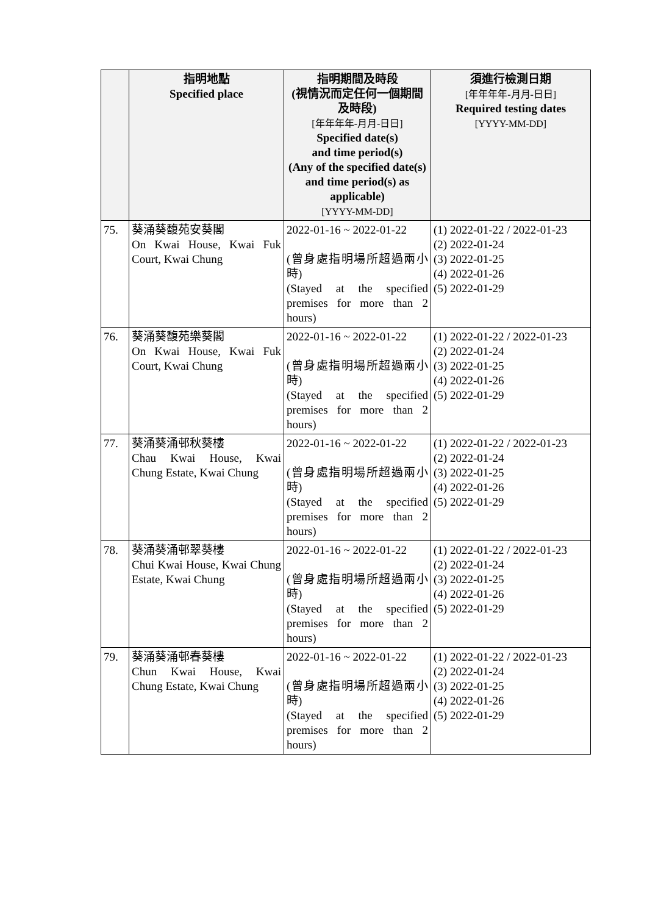| | 指明地點 Specified place | 指明期間及時段 (視情況而定任何一個期間及時段) [年年年年-月月-日日] Specified date(s) and time period(s) (Any of the specified date(s) and time period(s) as applicable) [YYYY-MM-DD] | 須進行檢測日期 [年年年年-月月-日日] Required testing dates [YYYY-MM-DD] |
| --- | --- | --- | --- |
| 75. | 葵涌葵馥苑安葵閣 On Kwai House, Kwai Fuk Court, Kwai Chung | 2022-01-16 ~ 2022-01-22 (曾身處指明場所超過兩小時) (Stayed at the specified premises for more than 2 hours) | (1) 2022-01-22 / 2022-01-23 (2) 2022-01-24 (3) 2022-01-25 (4) 2022-01-26 (5) 2022-01-29 |
| 76. | 葵涌葵馥苑樂葵閣 On Kwai House, Kwai Fuk Court, Kwai Chung | 2022-01-16 ~ 2022-01-22 (曾身處指明場所超過兩小時) (Stayed at the specified premises for more than 2 hours) | (1) 2022-01-22 / 2022-01-23 (2) 2022-01-24 (3) 2022-01-25 (4) 2022-01-26 (5) 2022-01-29 |
| 77. | 葵涌葵涌邨秋葵樓 Chau Kwai House, Kwai Chung Estate, Kwai Chung | 2022-01-16 ~ 2022-01-22 (曾身處指明場所超過兩小時) (Stayed at the specified premises for more than 2 hours) | (1) 2022-01-22 / 2022-01-23 (2) 2022-01-24 (3) 2022-01-25 (4) 2022-01-26 (5) 2022-01-29 |
| 78. | 葵涌葵涌邨翠葵樓 Chui Kwai House, Kwai Chung Estate, Kwai Chung | 2022-01-16 ~ 2022-01-22 (曾身處指明場所超過兩小時) (Stayed at the specified premises for more than 2 hours) | (1) 2022-01-22 / 2022-01-23 (2) 2022-01-24 (3) 2022-01-25 (4) 2022-01-26 (5) 2022-01-29 |
| 79. | 葵涌葵涌邨春葵樓 Chun Kwai House, Kwai Chung Estate, Kwai Chung | 2022-01-16 ~ 2022-01-22 (曾身處指明場所超過兩小時) (Stayed at the specified premises for more than 2 hours) | (1) 2022-01-22 / 2022-01-23 (2) 2022-01-24 (3) 2022-01-25 (4) 2022-01-26 (5) 2022-01-29 |